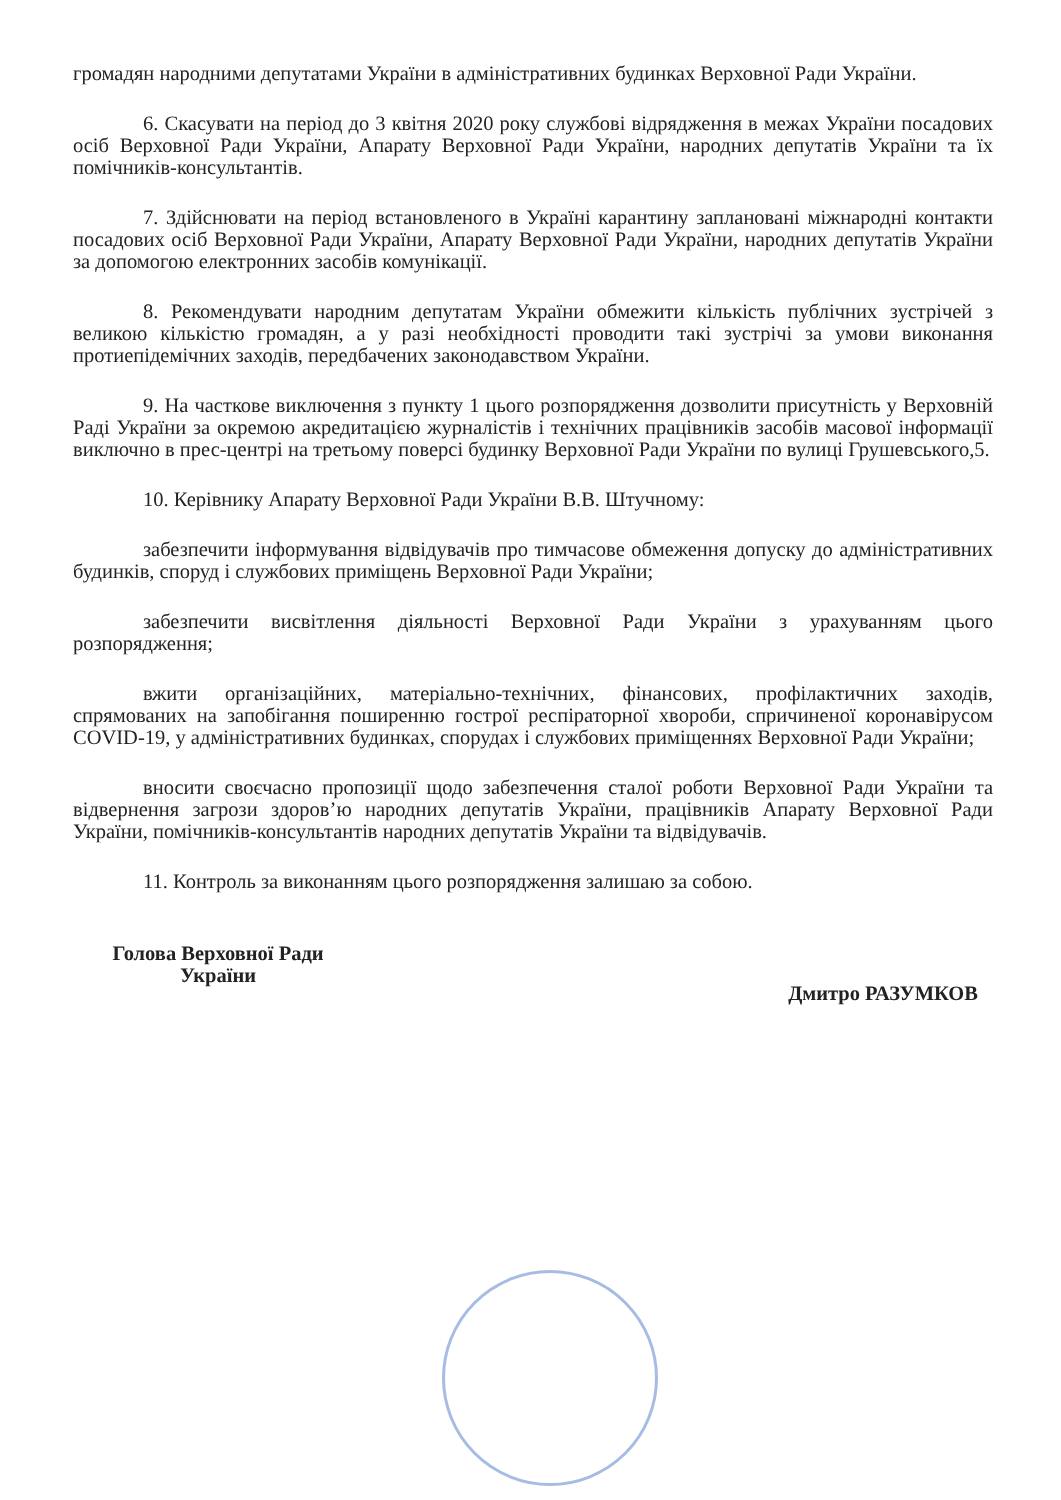громадян народними депутатами України в адміністративних будинках Верховної Ради України.
6. Скасувати на період до 3 квітня 2020 року службові відрядження в межах України посадових осіб Верховної Ради України, Апарату Верховної Ради України, народних депутатів України та їх помічників-консультантів.
7. Здійснювати на період встановленого в Україні карантину заплановані міжнародні контакти посадових осіб Верховної Ради України, Апарату Верховної Ради України, народних депутатів України за допомогою електронних засобів комунікації.
8. Рекомендувати народним депутатам України обмежити кількість публічних зустрічей з великою кількістю громадян, а у разі необхідності проводити такі зустрічі за умови виконання протиепідемічних заходів, передбачених законодавством України.
9. На часткове виключення з пункту 1 цього розпорядження дозволити присутність у Верховній Раді України за окремою акредитацією журналістів і технічних працівників засобів масової інформації виключно в прес-центрі на третьому поверсі будинку Верховної Ради України по вулиці Грушевського,5.
10. Керівнику Апарату Верховної Ради України В.В. Штучному:
забезпечити інформування відвідувачів про тимчасове обмеження допуску до адміністративних будинків, споруд і службових приміщень Верховної Ради України;
забезпечити висвітлення діяльності Верховної Ради України з урахуванням цього розпорядження;
вжити організаційних, матеріально-технічних, фінансових, профілактичних заходів, спрямованих на запобігання поширенню гострої респіраторної хвороби, спричиненої коронавірусом COVID-19, у адміністративних будинках, спорудах і службових приміщеннях Верховної Ради України;
вносити своєчасно пропозиції щодо забезпечення сталої роботи Верховної Ради України та відвернення загрози здоров’ю народних депутатів України, працівників Апарату Верховної Ради України, помічників-консультантів народних депутатів України та відвідувачів.
11. Контроль за виконанням цього розпорядження залишаю за собою.
Голова Верховної Ради
України
Дмитро РАЗУМКОВ